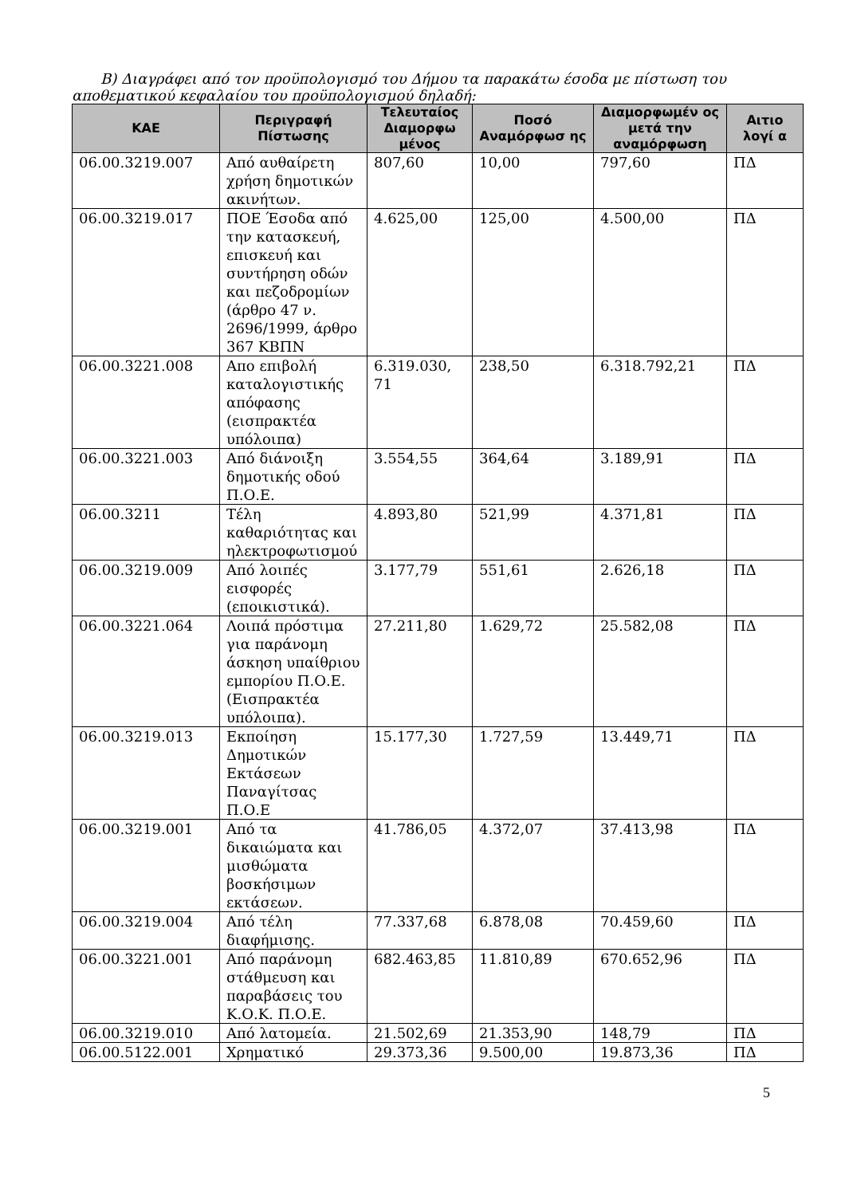Β) Διαγράφει από τον προϋπολογισμό του Δήμου τα παρακάτω έσοδα με πίστωση του αποθεματικού κεφαλαίου του προϋπολογισμού δηλαδή:
| ΚΑΕ | Περιγραφή Πίστωσης | Τελευταίος Διαμορφω μένος | Ποσό Αναμόρφωσ ης | Διαμορφωμέν ος μετά την αναμόρφωση | Αιτιο λογί α |
| --- | --- | --- | --- | --- | --- |
| 06.00.3219.007 | Από αυθαίρετη χρήση δημοτικών ακινήτων. | 807,60 | 10,00 | 797,60 | ΠΔ |
| 06.00.3219.017 | ΠΟΕ Έσοδα από την κατασκευή, επισκευή και συντήρηση οδών και πεζοδρομίων (άρθρο 47 ν. 2696/1999, άρθρο 367 ΚΒΠΝ | 4.625,00 | 125,00 | 4.500,00 | ΠΔ |
| 06.00.3221.008 | Απο επιβολή καταλογιστικής απόφασης (εισπρακτέα υπόλοιπα) | 6.319.030, 71 | 238,50 | 6.318.792,21 | ΠΔ |
| 06.00.3221.003 | Από διάνοιξη δημοτικής οδού Π.Ο.Ε. | 3.554,55 | 364,64 | 3.189,91 | ΠΔ |
| 06.00.3211 | Τέλη καθαριότητας και ηλεκτροφωτισμού | 4.893,80 | 521,99 | 4.371,81 | ΠΔ |
| 06.00.3219.009 | Από λοιπές εισφορές (εποικιστικά). | 3.177,79 | 551,61 | 2.626,18 | ΠΔ |
| 06.00.3221.064 | Λοιπά πρόστιμα για παράνομη άσκηση υπαίθριου εμπορίου Π.Ο.Ε. (Εισπρακτέα υπόλοιπα). | 27.211,80 | 1.629,72 | 25.582,08 | ΠΔ |
| 06.00.3219.013 | Εκποίηση Δημοτικών Εκτάσεων Παναγίτσας Π.Ο.Ε | 15.177,30 | 1.727,59 | 13.449,71 | ΠΔ |
| 06.00.3219.001 | Από τα δικαιώματα και μισθώματα βοσκήσιμων εκτάσεων. | 41.786,05 | 4.372,07 | 37.413,98 | ΠΔ |
| 06.00.3219.004 | Από τέλη διαφήμισης. | 77.337,68 | 6.878,08 | 70.459,60 | ΠΔ |
| 06.00.3221.001 | Από παράνομη στάθμευση και παραβάσεις του Κ.Ο.Κ. Π.Ο.Ε. | 682.463,85 | 11.810,89 | 670.652,96 | ΠΔ |
| 06.00.3219.010 | Από λατομεία. | 21.502,69 | 21.353,90 | 148,79 | ΠΔ |
| 06.00.5122.001 | Χρηματικό | 29.373,36 | 9.500,00 | 19.873,36 | ΠΔ |
5